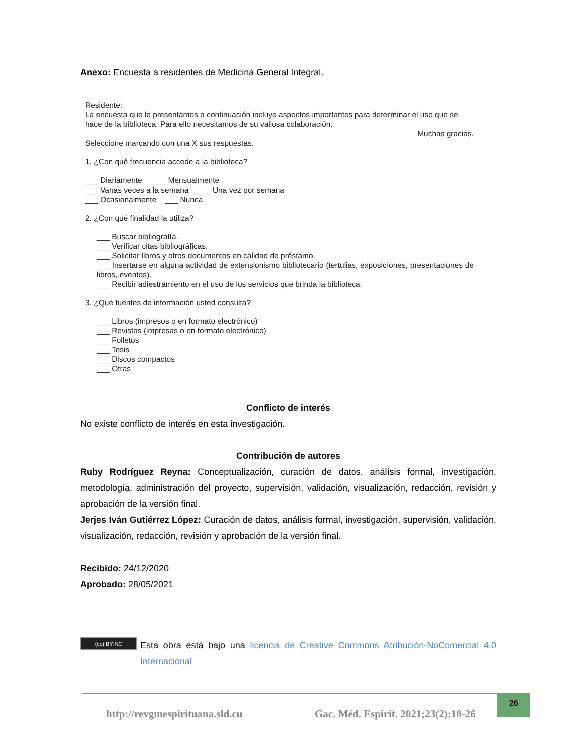Anexo: Encuesta a residentes de Medicina General Integral.
Residente:
La encuesta que le presentamos a continuación incluye aspectos importantes para determinar el uso que se hace de la biblioteca. Para ello necesitamos de su valiosa colaboración.
Muchas gracias.
Seleccione marcando con una X sus respuestas.
1. ¿Con qué frecuencia accede a la biblioteca?
___ Diariamente ___ Mensualmente
___ Varias veces a la semana ___ Una vez por semana
___ Ocasionalmente ___ Nunca
2. ¿Con qué finalidad la utiliza?
___ Buscar bibliografía.
___ Verificar citas bibliográficas.
___ Solicitar libros y otros documentos en calidad de préstamo.
___ Insertarse en alguna actividad de extensionismo bibliotecario (tertulias, exposiciones, presentaciones de libros, eventos).
___ Recibir adiestramiento en el uso de los servicios que brinda la biblioteca.
3. ¿Qué fuentes de información usted consulta?
___ Libros (impresos o en formato electrónico)
___ Revistas (impresas o en formato electrónico)
___ Folletos
___ Tesis
___ Discos compactos
___ Otras
Conflicto de interés
No existe conflicto de interés en esta investigación.
Contribución de autores
Ruby Rodríguez Reyna: Conceptualización, curación de datos, análisis formal, investigación, metodología, administración del proyecto, supervisión, validación, visualización, redacción, revisión y aprobación de la versión final.
Jerjes Iván Gutiérrez López: Curación de datos, análisis formal, investigación, supervisión, validación, visualización, redacción, revisión y aprobación de la versión final.
Recibido: 24/12/2020
Aprobado: 28/05/2021
(cc) BY-NC
Esta obra está bajo una licencia de Creative Commons Atribución-NoComercial 4.0 Internacional
http://revgmespirituana.sld.cu
Gac. Méd. Espirit. 2021;23(2):18-26
26